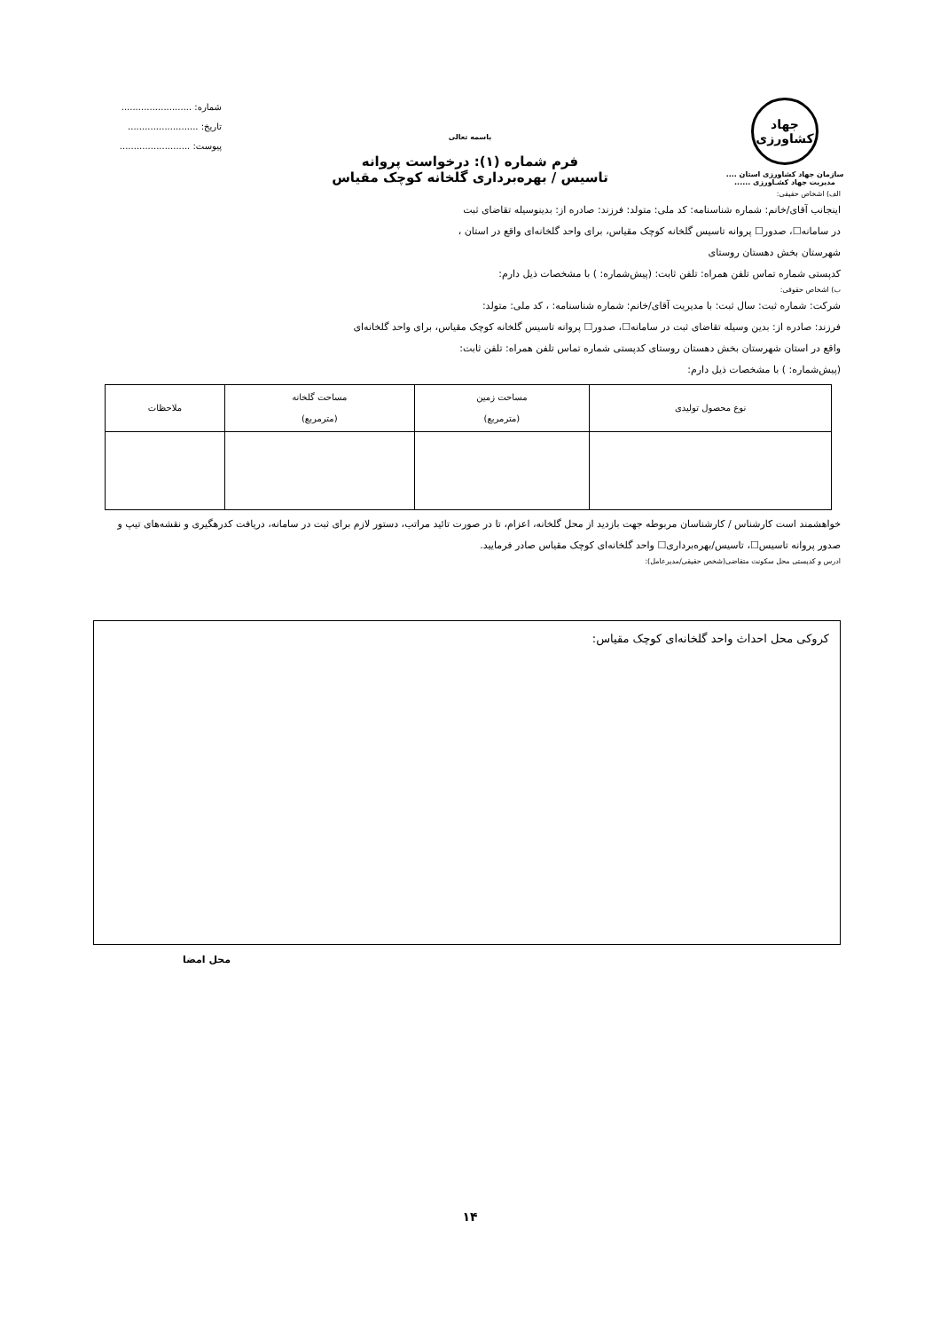جهاد کشاورزی
سازمان جهاد کشاورزی استان ....
مدیریت جهاد کشـاورزی ......
باسمه تعالی
فرم شماره (۱): درخواست پروانه
تاسیس / بهره‌برداری گلخانه کوچک مقیاس
شماره: .........................
تاریخ: .........................
پیوست: .........................
الف) اشخاص حقیقی:
اینجانب آقای/خانم: شماره شناسنامه: کد ملی: متولد: فرزند: صادره از: بدینوسیله تقاضای ثبت
در سامانه☐، صدور☐ پروانه تاسیس گلخانه کوچک مقیاس، برای واحد گلخانه‌ای واقع در استان ،
شهرستان بخش دهستان روستای
کدپستی شماره تماس تلفن همراه: تلفن ثابت: (پیش‌شماره: ) با مشخصات ذیل دارم:
ب) اشخاص حقوقی:
شرکت: شماره ثبت: سال ثبت: با مدیریت آقای/خانم: شماره شناسنامه: ، کد ملی: متولد:
فرزند: صادره از: بدین وسیله تقاضای ثبت در سامانه☐، صدور☐ پروانه تاسیس گلخانه کوچک مقیاس، برای واحد گلخانه‌ای
واقع در استان شهرستان بخش دهستان روستای کدپستی شماره تماس تلفن همراه: تلفن ثابت:
(پیش‌شماره: ) با مشخصات ذیل دارم:
| نوع محصول تولیدی | مساحت زمین (مترمربع) | مساحت گلخانه (مترمربع) | ملاحظات |
| --- | --- | --- | --- |
خواهشمند است کارشناس / کارشناسان مربوطه جهت بازدید از محل گلخانه، اعزام، تا در صورت تائید مراتب، دستور لازم برای ثبت در سامانه، دریافت کدرهگیری و نقشه‌های تیپ و صدور پروانه تاسیس☐، تاسیس/بهره‌برداری☐ واحد گلخانه‌ای کوچک مقیاس صادر فرمایید.
ادرس و کدپستی محل سکونت متقاضی(شخص حقیقی/مدیرعامل):
کروکی محل احداث واحد گلخانه‌ای کوچک مقیاس:
محل امضا
۱۴